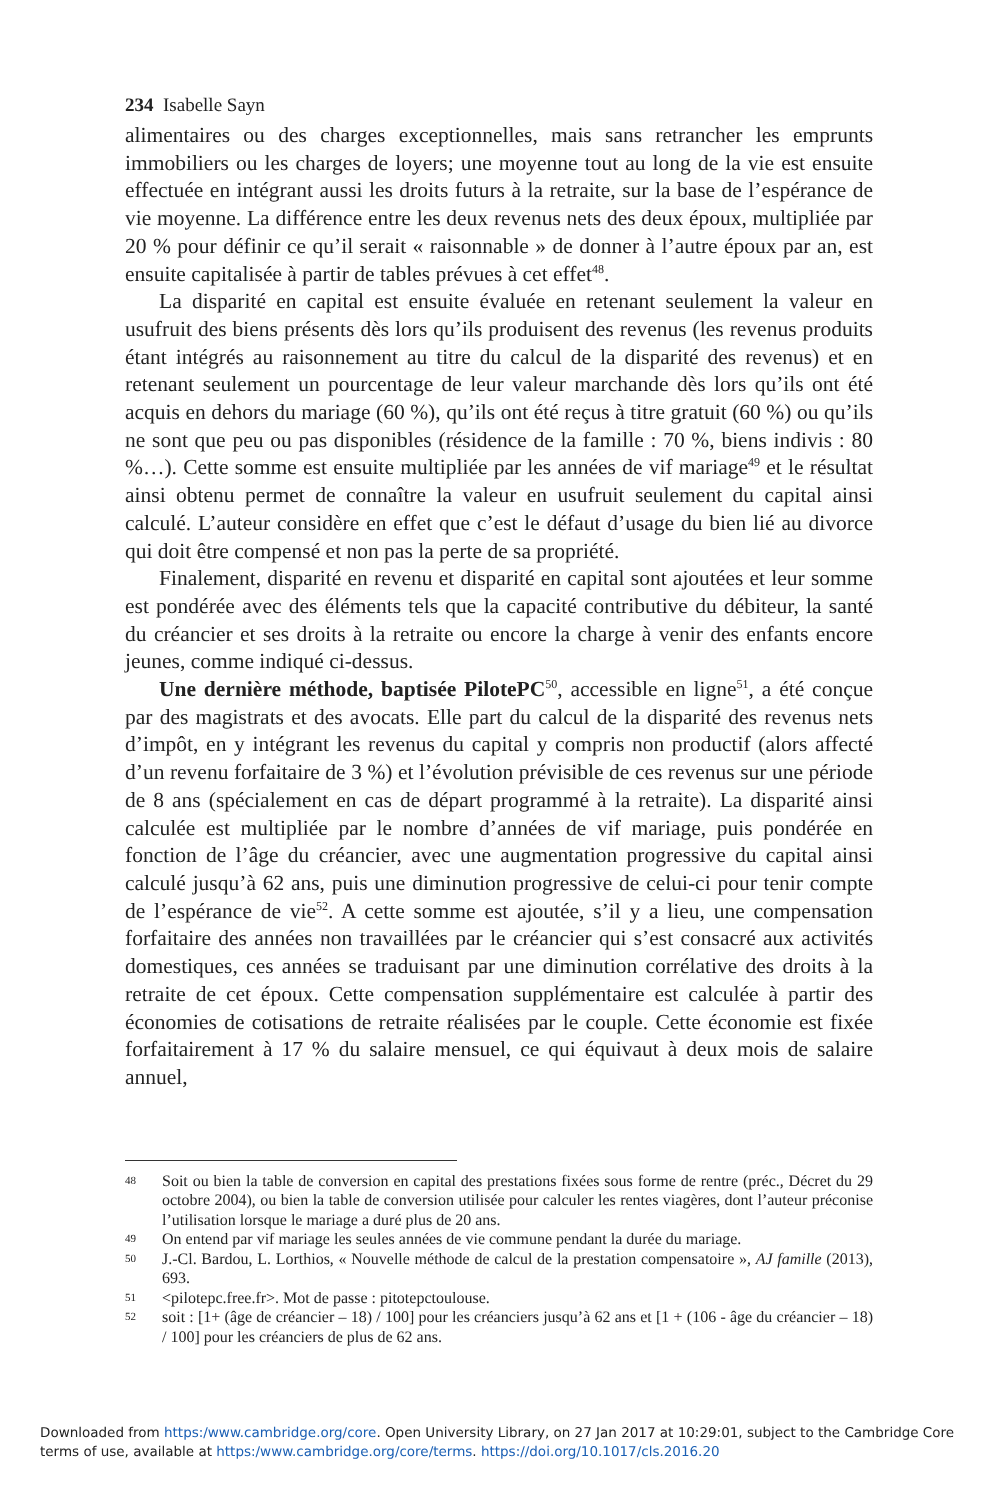234 Isabelle Sayn
alimentaires ou des charges exceptionnelles, mais sans retrancher les emprunts immobiliers ou les charges de loyers; une moyenne tout au long de la vie est ensuite effectuée en intégrant aussi les droits futurs à la retraite, sur la base de l’espérance de vie moyenne. La différence entre les deux revenus nets des deux époux, multipliée par 20 % pour définir ce qu’il serait « raisonnable » de donner à l’autre époux par an, est ensuite capitalisée à partir de tables prévues à cet effet<sup>48</sup>.
La disparité en capital est ensuite évaluée en retenant seulement la valeur en usufruit des biens présents dès lors qu’ils produisent des revenus (les revenus produits étant intégrés au raisonnement au titre du calcul de la disparité des revenus) et en retenant seulement un pourcentage de leur valeur marchande dès lors qu’ils ont été acquis en dehors du mariage (60 %), qu’ils ont été reçus à titre gratuit (60 %) ou qu’ils ne sont que peu ou pas disponibles (résidence de la famille : 70 %, biens indivis : 80 %…). Cette somme est ensuite multipliée par les années de vif mariage<sup>49</sup> et le résultat ainsi obtenu permet de connaître la valeur en usufruit seulement du capital ainsi calculé. L’auteur considère en effet que c’est le défaut d’usage du bien lié au divorce qui doit être compensé et non pas la perte de sa propriété.
Finalement, disparité en revenu et disparité en capital sont ajoutées et leur somme est pondérée avec des éléments tels que la capacité contributive du débiteur, la santé du créancier et ses droits à la retraite ou encore la charge à venir des enfants encore jeunes, comme indiqué ci-dessus.
Une dernière méthode, baptisée PilotePC<sup>50</sup>, accessible en ligne<sup>51</sup>, a été conçue par des magistrats et des avocats. Elle part du calcul de la disparité des revenus nets d’impôt, en y intégrant les revenus du capital y compris non productif (alors affecté d’un revenu forfaitaire de 3 %) et l’évolution prévisible de ces revenus sur une période de 8 ans (spécialement en cas de départ programmé à la retraite). La disparité ainsi calculée est multipliée par le nombre d’années de vif mariage, puis pondérée en fonction de l’âge du créancier, avec une augmentation progressive du capital ainsi calculé jusqu’à 62 ans, puis une diminution progressive de celui-ci pour tenir compte de l’espérance de vie<sup>52</sup>. A cette somme est ajoutée, s’il y a lieu, une compensation forfaitaire des années non travaillées par le créancier qui s’est consacré aux activités domestiques, ces années se traduisant par une diminution corrélative des droits à la retraite de cet époux. Cette compensation supplémentaire est calculée à partir des économies de cotisations de retraite réalisées par le couple. Cette économie est fixée forfaitairement à 17 % du salaire mensuel, ce qui équivaut à deux mois de salaire annuel,
48 Soit ou bien la table de conversion en capital des prestations fixées sous forme de rentre (préc., Décret du 29 octobre 2004), ou bien la table de conversion utilisée pour calculer les rentes viagères, dont l’auteur préconise l’utilisation lorsque le mariage a duré plus de 20 ans.
49 On entend par vif mariage les seules années de vie commune pendant la durée du mariage.
50 J.-Cl. Bardou, L. Lorthios, « Nouvelle méthode de calcul de la prestation compensatoire », AJ famille (2013), 693.
51 <pilotepc.free.fr>. Mot de passe : pitotepctoulouse.
52 soit : [1+ (âge de créancier – 18) / 100] pour les créanciers jusqu’à 62 ans et [1 + (106 - âge du créancier – 18) / 100] pour les créanciers de plus de 62 ans.
Downloaded from https:/www.cambridge.org/core. Open University Library, on 27 Jan 2017 at 10:29:01, subject to the Cambridge Core terms of use, available at https:/www.cambridge.org/core/terms. https://doi.org/10.1017/cls.2016.20